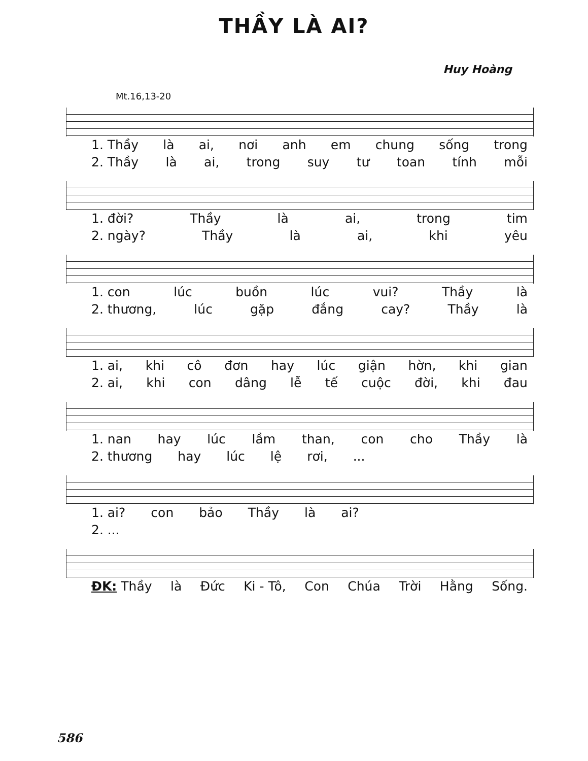THẦY LÀ AI?
Huy Hoàng
Mt.16,13-20
1. Thầy là ai, nơi anh em chung sống trong
2. Thầy là ai, trong suy tư toan tính mỗi
1. đời? Thầy là ai, trong tim
2. ngày? Thầy là ai, khi yêu
1. con lúc buồn lúc vui? Thầy là
2. thương, lúc gặp đắng cay? Thầy là
1. ai, khi cô đơn hay lúc giận hờn, khi gian
2. ai, khi con dâng lễ tế cuộc đời, khi đau
1. nan hay lúc lầm than, con cho Thầy là
2. thương hay lúc lệ rơi,...
1. ai? con bảo Thầy là ai?
2. ...
ĐK: Thầy là Đức Ki - Tô, Con Chúa Trời Hằng Sống.
586